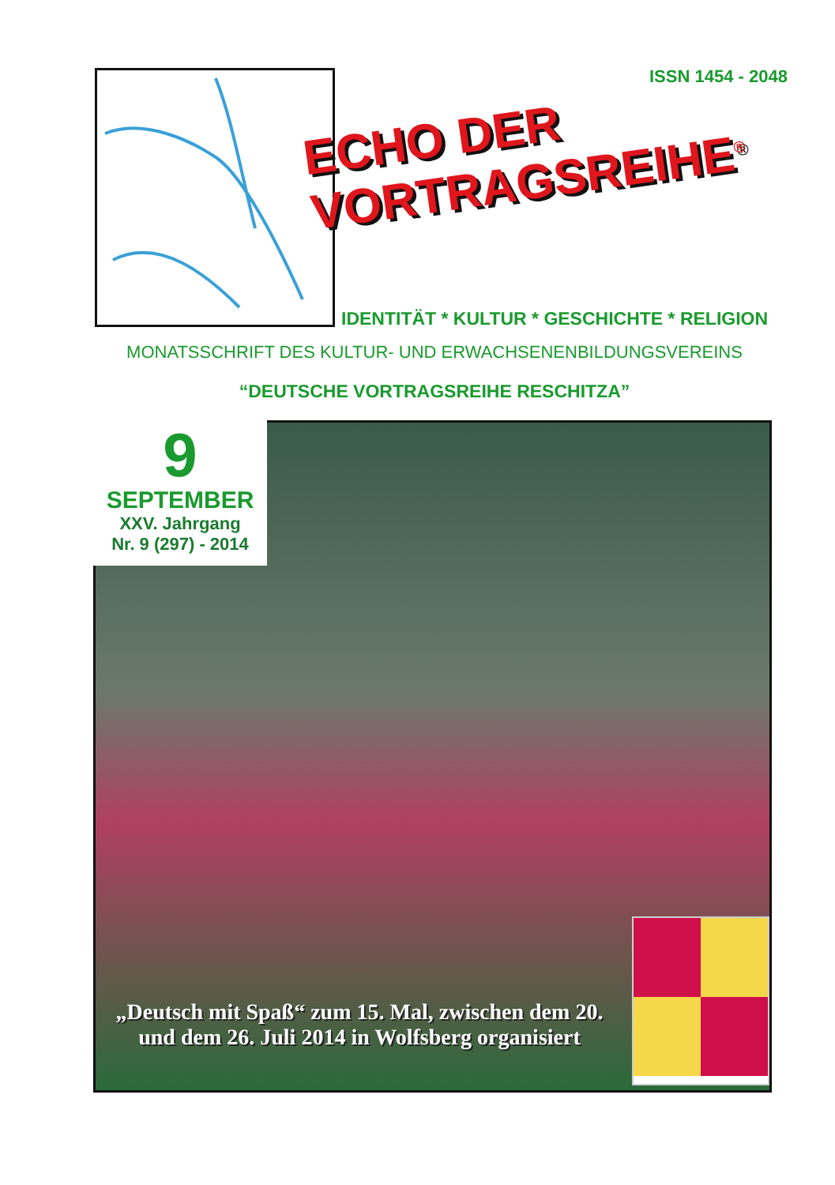ISSN 1454 - 2048
ECHO DER
VORTRAGSREIHE<sup>®</sup>
IDENTITÄT * KULTUR * GESCHICHTE * RELIGION
MONATSSCHRIFT DES KULTUR- UND ERWACHSENENBILDUNGSVEREINS
“DEUTSCHE VORTRAGSREIHE RESCHITZA”
9
SEPTEMBER
XXV. Jahrgang
Nr. 9 (297) - 2014
„Deutsch mit Spaß“ zum 15. Mal, zwischen dem 20. und dem 26. Juli 2014 in Wolfsberg organisiert